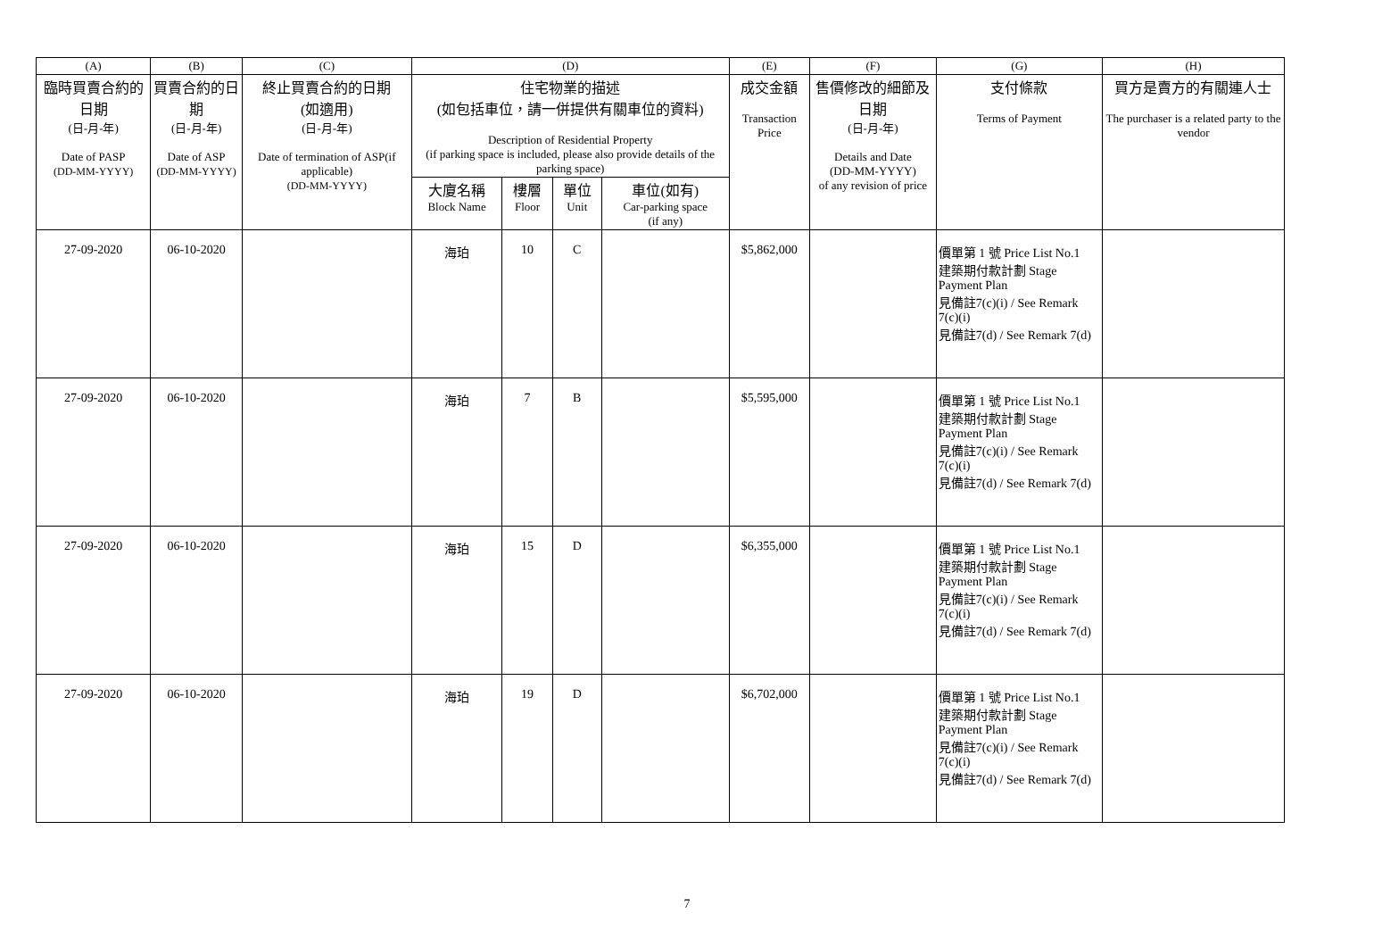| (A) | (B) | (C) | (D) | | | | (E) | (F) | (G) | (H) |
| --- | --- | --- | --- | --- | --- | --- | --- | --- | --- | --- |
| 臨時買賣合約的日期 (日-月-年) Date of PASP (DD-MM-YYYY) | 買賣合約的日期 (日-月-年) Date of ASP (DD-MM-YYYY) | 終止買賣合約的日期 (如適用) (日-月-年) Date of termination of ASP(if applicable) (DD-MM-YYYY) | 住宅物業的描述 (如包括車位，請一併提供有關車位的資料) Description of Residential Property (if parking space is included, please also provide details of the parking space) | | | | 成交金額 Transaction Price | 售價修改的細節及日期 (日-月-年) Details and Date (DD-MM-YYYY) of any revision of price | 支付條款 Terms of Payment | 買方是賣方的有關連人士 The purchaser is a related party to the vendor |
| | | | 大廈名稱 Block Name | 樓層 Floor | 單位 Unit | 車位(如有) Car-parking space (if any) | | | | |
| 27-09-2020 | 06-10-2020 | | 海珀 | 10 | C | | $5,862,000 | | 價單第 1 號 Price List No.1 建築期付款計劃 Stage Payment Plan 見備註7(c)(i) / See Remark 7(c)(i) 見備註7(d) / See Remark 7(d) | |
| 27-09-2020 | 06-10-2020 | | 海珀 | 7 | B | | $5,595,000 | | 價單第 1 號 Price List No.1 建築期付款計劃 Stage Payment Plan 見備註7(c)(i) / See Remark 7(c)(i) 見備註7(d) / See Remark 7(d) | |
| 27-09-2020 | 06-10-2020 | | 海珀 | 15 | D | | $6,355,000 | | 價單第 1 號 Price List No.1 建築期付款計劃 Stage Payment Plan 見備註7(c)(i) / See Remark 7(c)(i) 見備註7(d) / See Remark 7(d) | |
| 27-09-2020 | 06-10-2020 | | 海珀 | 19 | D | | $6,702,000 | | 價單第 1 號 Price List No.1 建築期付款計劃 Stage Payment Plan 見備註7(c)(i) / See Remark 7(c)(i) 見備註7(d) / See Remark 7(d) | |
7